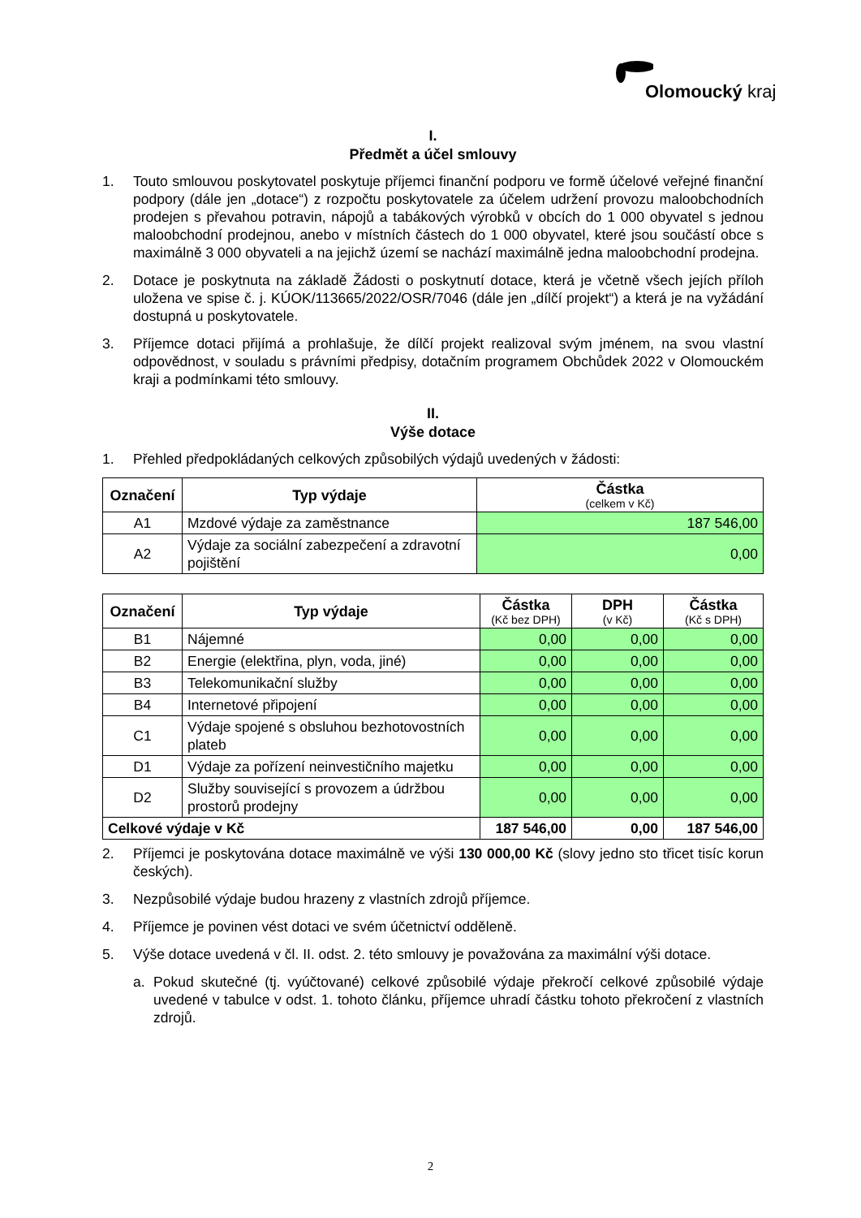Olomoucký kraj
I.
Předmět a účel smlouvy
1. Touto smlouvou poskytovatel poskytuje příjemci finanční podporu ve formě účelové veřejné finanční podpory (dále jen „dotace“) z rozpočtu poskytovatele za účelem udržení provozu maloobchodních prodejen s převahou potravin, nápojů a tabákových výrobků v obcích do 1 000 obyvatel s jednou maloobchodní prodejnou, anebo v místních částech do 1 000 obyvatel, které jsou součástí obce s maximálně 3 000 obyvateli a na jejichž území se nachází maximálně jedna maloobchodní prodejna.
2. Dotace je poskytnuta na základě Žádosti o poskytnutí dotace, která je včetně všech jejích příloh uložena ve spise č. j. KÚOK/113665/2022/OSR/7046 (dále jen „dílčí projekt“) a která je na vyžádání dostupná u poskytovatele.
3. Příjemce dotaci přijímá a prohlašuje, že dílčí projekt realizoval svým jménem, na svou vlastní odpovědnost, v souladu s právními předpisy, dotačním programem Obchůdek 2022 v Olomouckém kraji a podmínkami této smlouvy.
II.
Výše dotace
1. Přehled předpokládaných celkových způsobilých výdajů uvedených v žádosti:
| Označení | Typ výdaje | Částka (celkem v Kč) |
| --- | --- | --- |
| A1 | Mzdové výdaje za zaměstnance | 187 546,00 |
| A2 | Výdaje za sociální zabezpečení a zdravotní pojištění | 0,00 |
| Označení | Typ výdaje | Částka (Kč bez DPH) | DPH (v Kč) | Částka (Kč s DPH) |
| --- | --- | --- | --- | --- |
| B1 | Nájemné | 0,00 | 0,00 | 0,00 |
| B2 | Energie (elektřina, plyn, voda, jiné) | 0,00 | 0,00 | 0,00 |
| B3 | Telekomunikační služby | 0,00 | 0,00 | 0,00 |
| B4 | Internetové připojení | 0,00 | 0,00 | 0,00 |
| C1 | Výdaje spojené s obsluhou bezhotovostních plateb | 0,00 | 0,00 | 0,00 |
| D1 | Výdaje za pořízení neinvestičního majetku | 0,00 | 0,00 | 0,00 |
| D2 | Služby související s provozem a údržbou prostorů prodejny | 0,00 | 0,00 | 0,00 |
| Celkové výdaje v Kč | | 187 546,00 | 0,00 | 187 546,00 |
2. Příjemci je poskytována dotace maximálně ve výši 130 000,00 Kč (slovy jedno sto třicet tisíc korun českých).
3. Nezpůsobilé výdaje budou hrazeny z vlastních zdrojů příjemce.
4. Příjemce je povinen vést dotaci ve svém účetnictví odděleně.
5. Výše dotace uvedená v čl. II. odst. 2. této smlouvy je považována za maximální výši dotace.
a. Pokud skutečné (tj. vyúčtované) celkové způsobilé výdaje překročí celkové způsobilé výdaje uvedené v tabulce v odst. 1. tohoto článku, příjemce uhradí částku tohoto překročení z vlastních zdrojů.
2